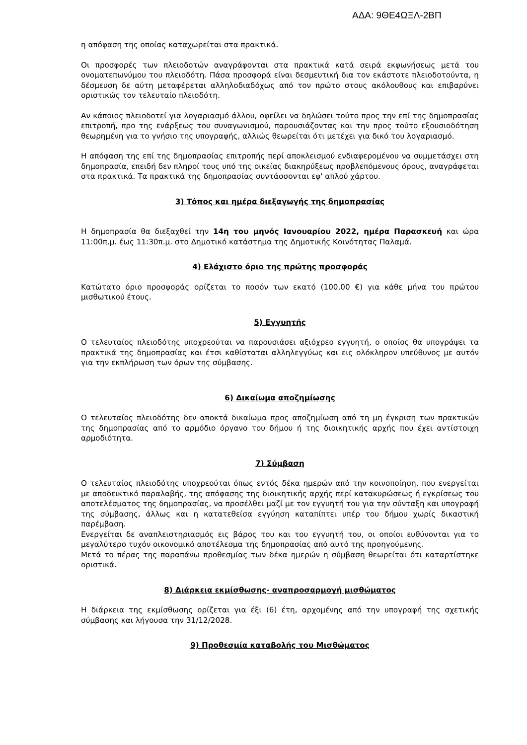ΑΔΑ: 9ΘΕ4ΩΞΛ-2ΒΠ
η απόφαση της οποίας καταχωρείται στα πρακτικά.
Οι προσφορές των πλειοδοτών αναγράφονται στα πρακτικά κατά σειρά εκφωνήσεως μετά του ονοματεπωνύμου του πλειοδότη. Πάσα προσφορά είναι δεσμευτική δια τον εκάστοτε πλειοδοτούντα, η δέσμευση δε αύτη μεταφέρεται αλληλοδιαδόχως από τον πρώτο στους ακόλουθους και επιβαρύνει οριστικώς τον τελευταίο πλειοδότη.
Αν κάποιος πλειοδοτεί για λογαριασμό άλλου, οφείλει να δηλώσει τούτο προς την επί της δημοπρασίας επιτροπή, προ της ενάρξεως του συναγωνισμού, παρουσιάζοντας και την προς τούτο εξουσιοδότηση θεωρημένη για το γνήσιο της υπογραφής, αλλιώς θεωρείται ότι μετέχει για δικό του λογαριασμό.
Η απόφαση της επί της δημοπρασίας επιτροπής περί αποκλεισμού ενδιαφερομένου να συμμετάσχει στη δημοπρασία, επειδή δεν πληροί τους υπό της οικείας διακηρύξεως προβλεπόμενους όρους, αναγράφεται στα πρακτικά. Τα πρακτικά της δημοπρασίας συντάσσονται εφ' απλού χάρτου.
3) Τόπος και ημέρα διεξαγωγής της δημοπρασίας
Η δημοπρασία θα διεξαχθεί την 14η του μηνός Ιανουαρίου 2022, ημέρα Παρασκευή και ώρα 11:00π.μ. έως 11:30π.μ. στο Δημοτικό κατάστημα της Δημοτικής Κοινότητας Παλαμά.
4) Ελάχιστο όριο της πρώτης προσφοράς
Κατώτατο όριο προσφοράς ορίζεται το ποσόν των εκατό (100,00 €) για κάθε μήνα του πρώτου μισθωτικού έτους.
5) Εγγυητής
Ο τελευταίος πλειοδότης υποχρεούται να παρουσιάσει αξιόχρεο εγγυητή, ο οποίος θα υπογράψει τα πρακτικά της δημοπρασίας και έτσι καθίσταται αλληλεγγύως και εις ολόκληρον υπεύθυνος με αυτόν για την εκπλήρωση των όρων της σύμβασης.
6) Δικαίωμα αποζημίωσης
Ο τελευταίος πλειοδότης δεν αποκτά δικαίωμα προς αποζημίωση από τη μη έγκριση των πρακτικών της δημοπρασίας από το αρμόδιο όργανο του δήμου ή της διοικητικής αρχής που έχει αντίστοιχη αρμοδιότητα.
7) Σύμβαση
Ο τελευταίος πλειοδότης υποχρεούται όπως εντός δέκα ημερών από την κοινοποίηση, που ενεργείται με αποδεικτικό παραλαβής, της απόφασης της διοικητικής αρχής περί κατακυρώσεως ή εγκρίσεως του αποτελέσματος της δημοπρασίας, να προσέλθει μαζί με τον εγγυητή του για την σύνταξη και υπογραφή της σύμβασης, άλλως και η κατατεθείσα εγγύηση καταπίπτει υπέρ του δήμου χωρίς δικαστική παρέμβαση.
Ενεργείται δε αναπλειστηριασμός εις βάρος του και του εγγυητή του, οι οποίοι ευθύνονται για το μεγαλύτερο τυχόν οικονομικό αποτέλεσμα της δημοπρασίας από αυτό της προηγούμενης.
Μετά το πέρας της παραπάνω προθεσμίας των δέκα ημερών η σύμβαση θεωρείται ότι καταρτίστηκε οριστικά.
8) Διάρκεια εκμίσθωσης- αναπροσαρμογή μισθώματος
Η διάρκεια της εκμίσθωσης ορίζεται για έξι (6) έτη, αρχομένης από την υπογραφή της σχετικής σύμβασης και λήγουσα την 31/12/2028.
9) Προθεσμία καταβολής του Μισθώματος